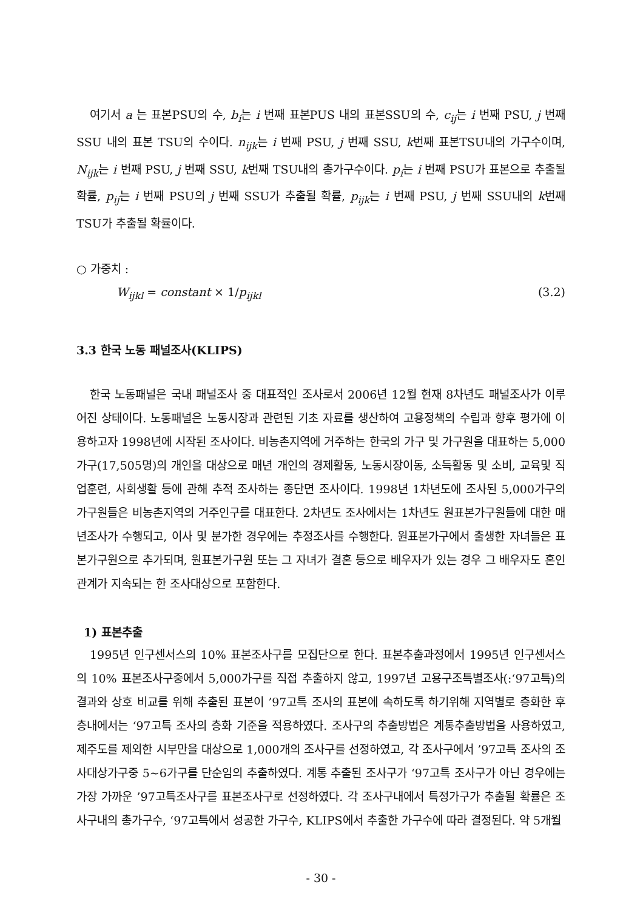여기서 a 는 표본PSU의 수, b<sub>i</sub>는 i 번째 표본PUS 내의 표본SSU의 수, c<sub>ij</sub>는 i 번째 PSU, j 번째 SSU 내의 표본 TSU의 수이다. n<sub>ijk</sub>는 i 번째 PSU, j 번째 SSU, k번째 표본TSU내의 가구수이며, N<sub>ijk</sub>는 i 번째 PSU, j 번째 SSU, k번째 TSU내의 총가구수이다. p<sub>i</sub>는 i 번째 PSU가 표본으로 추출될 확률, p<sub>ij</sub>는 i 번째 PSU의 j 번째 SSU가 추출될 확률, p<sub>ijk</sub>는 i 번째 PSU, j 번째 SSU내의 k번째 TSU가 추출될 확률이다.
○ 가중치 :
W<sub>ijkl</sub> = constant × 1/p<sub>ijkl</sub> (3.2)
3.3 한국 노동 패널조사(KLIPS)
한국 노동패널은 국내 패널조사 중 대표적인 조사로서 2006년 12월 현재 8차년도 패널조사가 이루어진 상태이다. 노동패널은 노동시장과 관련된 기초 자료를 생산하여 고용정책의 수립과 향후 평가에 이용하고자 1998년에 시작된 조사이다. 비농촌지역에 거주하는 한국의 가구 및 가구원을 대표하는 5,000가구(17,505명)의 개인을 대상으로 매년 개인의 경제활동, 노동시장이동, 소득활동 및 소비, 교육및 직업훈련, 사회생활 등에 관해 추적 조사하는 종단면 조사이다. 1998년 1차년도에 조사된 5,000가구의 가구원들은 비농촌지역의 거주인구를 대표한다. 2차년도 조사에서는 1차년도 원표본가구원들에 대한 매년조사가 수행되고, 이사 및 분가한 경우에는 추정조사를 수행한다. 원표본가구에서 출생한 자녀들은 표본가구원으로 추가되며, 원표본가구원 또는 그 자녀가 결혼 등으로 배우자가 있는 경우 그 배우자도 혼인관계가 지속되는 한 조사대상으로 포함한다.
1) 표본추출
1995년 인구센서스의 10% 표본조사구를 모집단으로 한다. 표본추출과정에서 1995년 인구센서스의 10% 표본조사구중에서 5,000가구를 직접 추출하지 않고, 1997년 고용구조특별조사(:‘97고특)의 결과와 상호 비교를 위해 추출된 표본이 ’97고특 조사의 표본에 속하도록 하기위해 지역별로 층화한 후 층내에서는 ‘97고특 조사의 층화 기준을 적용하였다. 조사구의 추출방법은 계통추출방법을 사용하였고, 제주도를 제외한 시부만을 대상으로 1,000개의 조사구를 선정하였고, 각 조사구에서 ’97고특 조사의 조사대상가구중 5~6가구를 단순임의 추출하였다. 계통 추출된 조사구가 ‘97고특 조사구가 아닌 경우에는 가장 가까운 ’97고특조사구를 표본조사구로 선정하였다. 각 조사구내에서 특정가구가 추출될 확률은 조사구내의 총가구수, ‘97고특에서 성공한 가구수, KLIPS에서 추출한 가구수에 따라 결정된다. 약 5개월
- 30 -